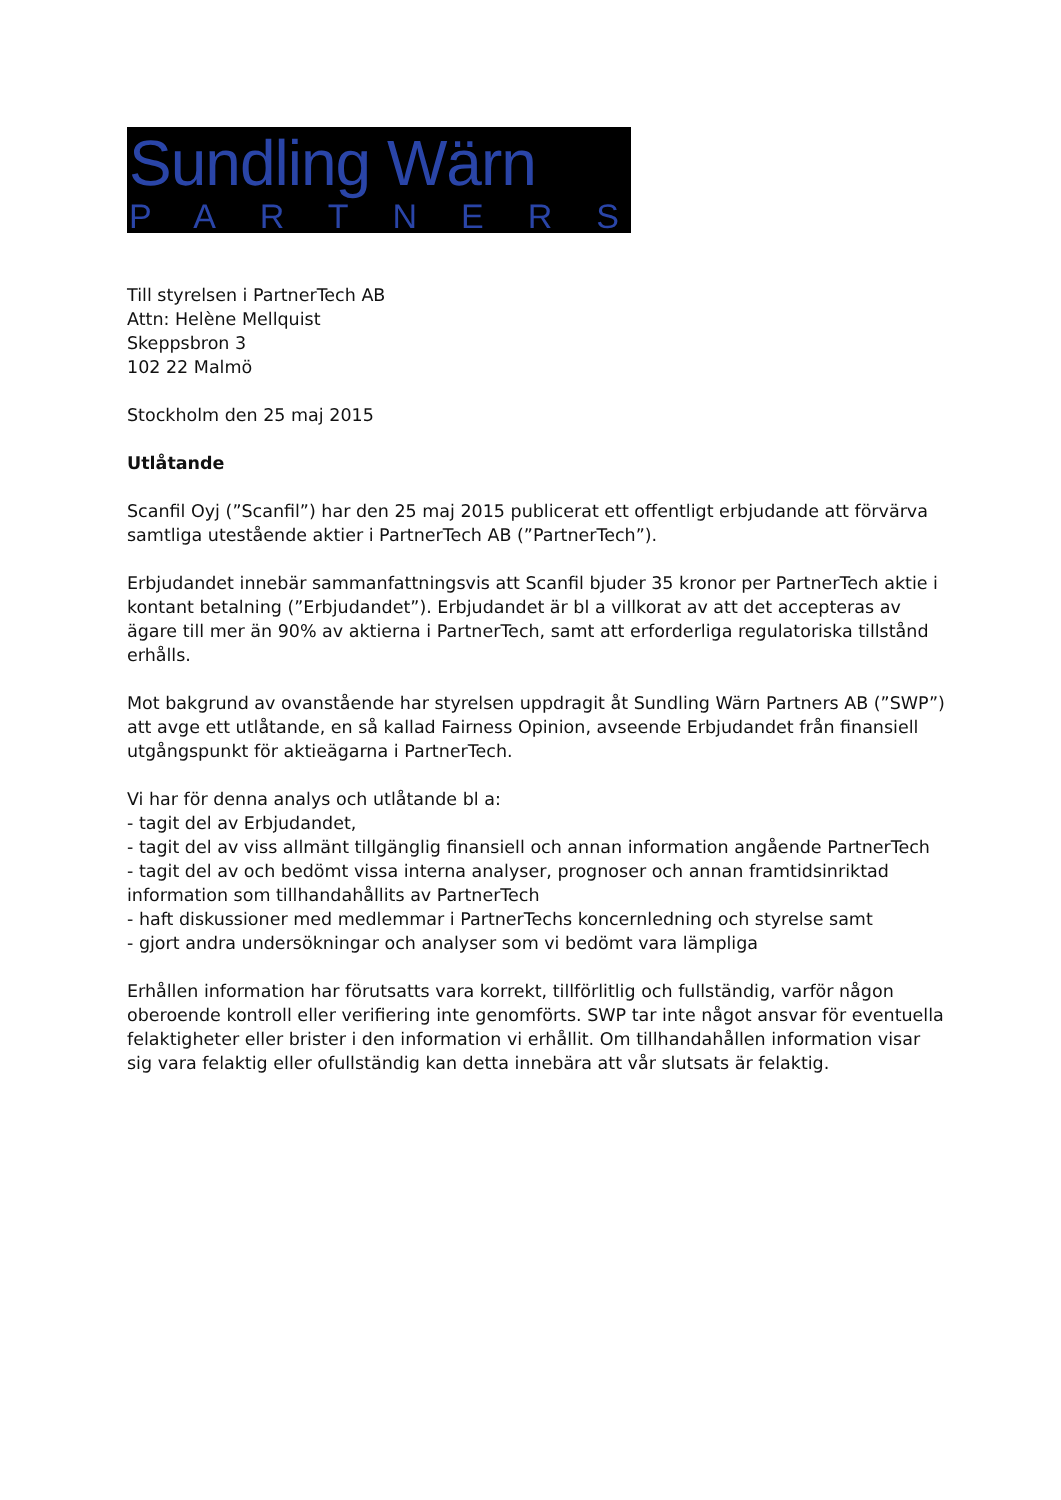Sundling Wärn
PARTNERS
Till styrelsen i PartnerTech AB
Attn: Helène Mellquist
Skeppsbron 3
102 22 Malmö
Stockholm den 25 maj 2015
Utlåtande
Scanfil Oyj (”Scanfil”) har den 25 maj 2015 publicerat ett offentligt erbjudande att förvärva samtliga utestående aktier i PartnerTech AB (”PartnerTech”).
Erbjudandet innebär sammanfattningsvis att Scanfil bjuder 35 kronor per PartnerTech aktie i kontant betalning (”Erbjudandet”). Erbjudandet är bl a villkorat av att det accepteras av ägare till mer än 90% av aktierna i PartnerTech, samt att erforderliga regulatoriska tillstånd erhålls.
Mot bakgrund av ovanstående har styrelsen uppdragit åt Sundling Wärn Partners AB (”SWP”) att avge ett utlåtande, en så kallad Fairness Opinion, avseende Erbjudandet från finansiell utgångspunkt för aktieägarna i PartnerTech.
Vi har för denna analys och utlåtande bl a:
- tagit del av Erbjudandet,
- tagit del av viss allmänt tillgänglig finansiell och annan information angående PartnerTech
- tagit del av och bedömt vissa interna analyser, prognoser och annan framtidsinriktad information som tillhandahållits av PartnerTech
- haft diskussioner med medlemmar i PartnerTechs koncernledning och styrelse samt
- gjort andra undersökningar och analyser som vi bedömt vara lämpliga
Erhållen information har förutsatts vara korrekt, tillförlitlig och fullständig, varför någon oberoende kontroll eller verifiering inte genomförts. SWP tar inte något ansvar för eventuella felaktigheter eller brister i den information vi erhållit. Om tillhandahållen information visar sig vara felaktig eller ofullständig kan detta innebära att vår slutsats är felaktig.